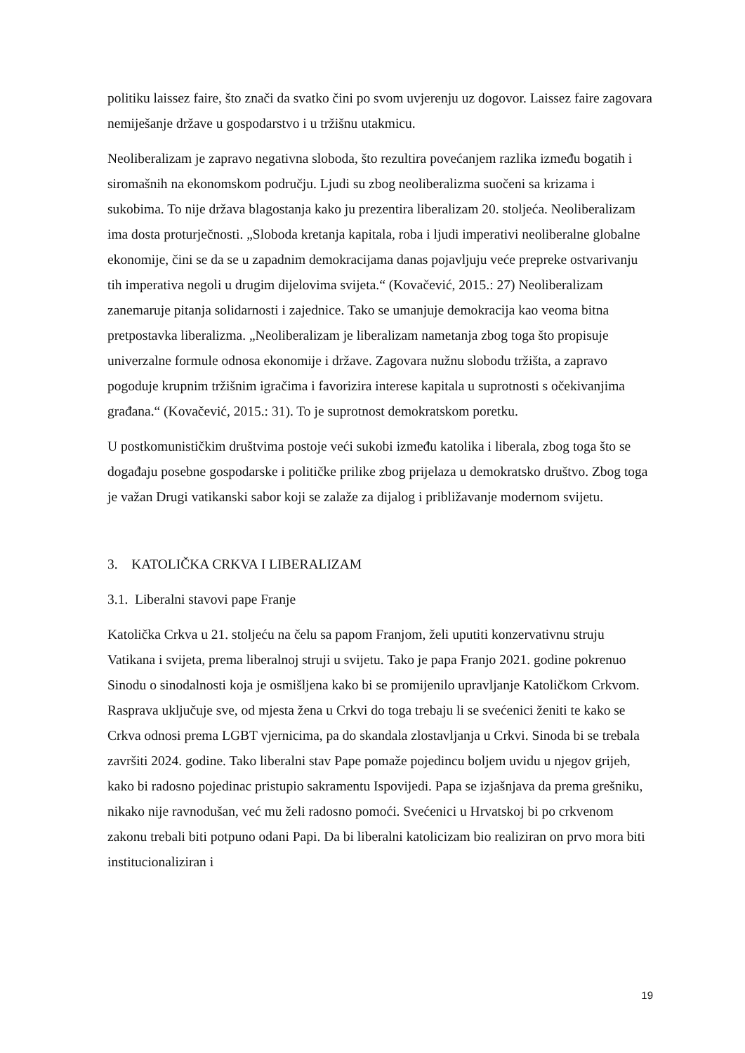politiku laissez faire, što znači da svatko čini po svom uvjerenju uz dogovor. Laissez faire zagovara nemiješanje države u gospodarstvo i u tržišnu utakmicu.
Neoliberalizam je zapravo negativna sloboda, što rezultira povećanjem razlika između bogatih i siromašnih na ekonomskom području. Ljudi su zbog neoliberalizma suočeni sa krizama i sukobima. To nije država blagostanja kako ju prezentira liberalizam 20. stoljeća. Neoliberalizam ima dosta proturječnosti. „Sloboda kretanja kapitala, roba i ljudi imperativi neoliberalne globalne ekonomije, čini se da se u zapadnim demokracijama danas pojavljuju veće prepreke ostvarivanju tih imperativa negoli u drugim dijelovima svijeta.“ (Kovačević, 2015.: 27) Neoliberalizam zanemaruje pitanja solidarnosti i zajednice. Tako se umanjuje demokracija kao veoma bitna pretpostavka liberalizma. „Neoliberalizam je liberalizam nametanja zbog toga što propisuje univerzalne formule odnosa ekonomije i države. Zagovara nužnu slobodu tržišta, a zapravo pogoduje krupnim tržišnim igračima i favorizira interese kapitala u suprotnosti s očekivanjima građana.“ (Kovačević, 2015.: 31). To je suprotnost demokratskom poretku.
U postkomunističkim društvima postoje veći sukobi između katolika i liberala, zbog toga što se događaju posebne gospodarske i političke prilike zbog prijelaza u demokratsko društvo. Zbog toga je važan Drugi vatikanski sabor koji se zalaže za dijalog i približavanje modernom svijetu.
3. KATOLIČKA CRKVA I LIBERALIZAM
3.1. Liberalni stavovi pape Franje
Katolička Crkva u 21. stoljeću na čelu sa papom Franjom, želi uputiti konzervativnu struju Vatikana i svijeta, prema liberalnoj struji u svijetu. Tako je papa Franjo 2021. godine pokrenuo Sinodu o sinodalnosti koja je osmišljena kako bi se promijenilo upravljanje Katoličkom Crkvom. Rasprava uključuje sve, od mjesta žena u Crkvi do toga trebaju li se svećenici ženiti te kako se Crkva odnosi prema LGBT vjernicima, pa do skandala zlostavljanja u Crkvi. Sinoda bi se trebala završiti 2024. godine. Tako liberalni stav Pape pomaže pojedincu boljem uvidu u njegov grijeh, kako bi radosno pojedinac pristupio sakramentu Ispovijedi. Papa se izjašnjava da prema grešniku, nikako nije ravnodušan, već mu želi radosno pomoći. Svećenici u Hrvatskoj bi po crkvenom zakonu trebali biti potpuno odani Papi. Da bi liberalni katolicizam bio realiziran on prvo mora biti institucionaliziran i
19